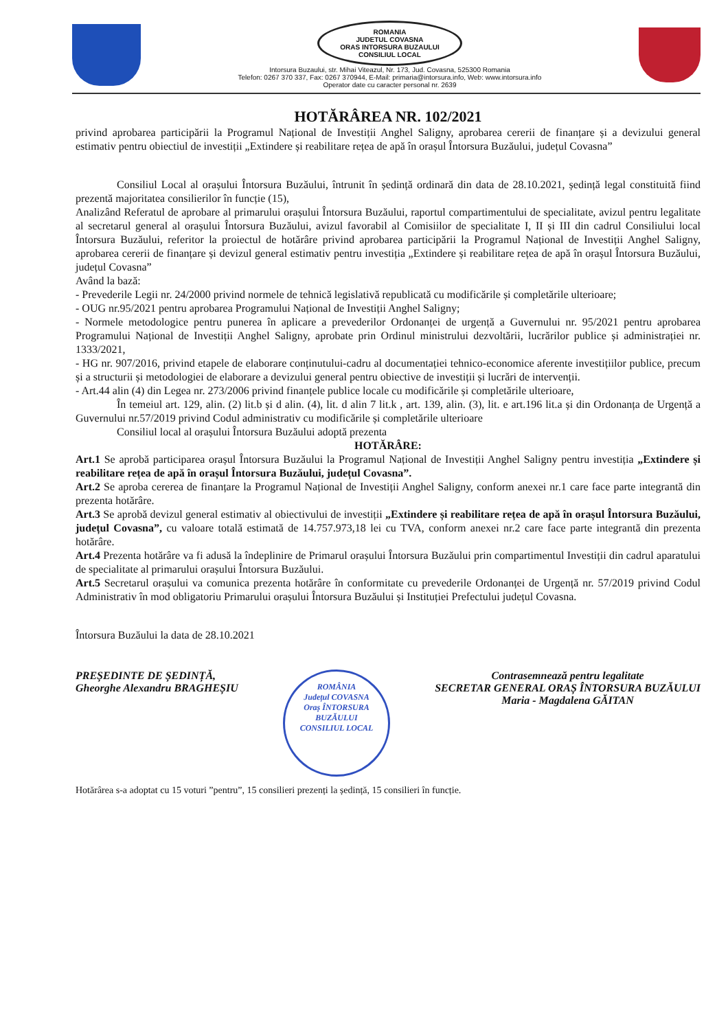ROMANIA
JUDETUL COVASNA
ORAS INTORSURA BUZAULUI
CONSILIUL LOCAL
Intorsura Buzaului, str. Mihai Viteazul, Nr. 173, Jud. Covasna, 525300 Romania
Telefon: 0267 370 337, Fax: 0267 370944, E-Mail: primaria@intorsura.info, Web: www.intorsura.info
Operator date cu caracter personal nr. 2639
HOTĂRÂREA NR. 102/2021
privind aprobarea participării la Programul Național de Investiții Anghel Saligny, aprobarea cererii de finanțare și a devizului general estimativ pentru obiectiul de investiții „Extindere și reabilitare rețea de apă în orașul Întorsura Buzăului, județul Covasna”
Consiliul Local al orașului Întorsura Buzăului, întrunit în ședință ordinară din data de 28.10.2021, ședință legal constituită fiind prezentă majoritatea consilierilor în funcție (15),
Analizând Referatul de aprobare al primarului orașului Întorsura Buzăului, raportul compartimentului de specialitate, avizul pentru legalitate al secretarul general al orașului Întorsura Buzăului, avizul favorabil al Comisiilor de specialitate I, II și III din cadrul Consiliului local Întorsura Buzăului, referitor la proiectul de hotărâre privind aprobarea participării la Programul Național de Investiții Anghel Saligny, aprobarea cererii de finanțare și devizul general estimativ pentru investiția „Extindere și reabilitare rețea de apă în orașul Întorsura Buzăului, județul Covasna”
Având la bază:
- Prevederile Legii nr. 24/2000 privind normele de tehnică legislativă republicată cu modificările și completările ulterioare;
- OUG nr.95/2021 pentru aprobarea Programului Național de Investiții Anghel Saligny;
- Normele metodologice pentru punerea în aplicare a prevederilor Ordonanței de urgență a Guvernului nr. 95/2021 pentru aprobarea Programului Național de Investiții Anghel Saligny, aprobate prin Ordinul ministrului dezvoltării, lucrărilor publice și administrației nr. 1333/2021,
- HG nr. 907/2016, privind etapele de elaborare conținutului-cadru al documentației tehnico-economice aferente investițiilor publice, precum și a structurii și metodologiei de elaborare a devizului general pentru obiective de investiții și lucrări de intervenții.
- Art.44 alin (4) din Legea nr. 273/2006 privind finanțele publice locale cu modificările și completările ulterioare,
În temeiul art. 129, alin. (2) lit.b și d alin. (4), lit. d alin 7 lit.k , art. 139, alin. (3), lit. e art.196 lit.a și din Ordonanța de Urgență a Guvernului nr.57/2019 privind Codul administrativ cu modificările și completările ulterioare
Consiliul local al orașului Întorsura Buzăului adoptă prezenta
HOTĂRÂRE:
Art.1 Se aprobă participarea orașul Întorsura Buzăului la Programul Național de Investiții Anghel Saligny pentru investiția „Extindere și reabilitare rețea de apă în orașul Întorsura Buzăului, județul Covasna”.
Art.2 Se aproba cererea de finanțare la Programul Național de Investiții Anghel Saligny, conform anexei nr.1 care face parte integrantă din prezenta hotărâre.
Art.3 Se aprobă devizul general estimativ al obiectivului de investiții „Extindere și reabilitare rețea de apă în orașul Întorsura Buzăului, județul Covasna”, cu valoare totală estimată de 14.757.973,18 lei cu TVA, conform anexei nr.2 care face parte integrantă din prezenta hotărâre.
Art.4 Prezenta hotărâre va fi adusă la îndeplinire de Primarul orașului Întorsura Buzăului prin compartimentul Investiții din cadrul aparatului de specialitate al primarului orașului Întorsura Buzăului.
Art.5 Secretarul orașului va comunica prezenta hotărâre în conformitate cu prevederile Ordonanței de Urgență nr. 57/2019 privind Codul Administrativ în mod obligatoriu Primarului orașului Întorsura Buzăului și Instituției Prefectului județul Covasna.
Întorsura Buzăului la data de 28.10.2021
PREȘEDINTE DE ȘEDINȚĂ,
Gheorghe Alexandru BRAGHEȘIU
ROMÂNIA
Județul COVASNA
Oraș ÎNTORSURA BUZĂULUI
CONSILIUL LOCAL
Contrasemnează pentru legalitate
SECRETAR GENERAL ORAȘ ÎNTORSURA BUZĂULUI
Maria - Magdalena GĂITAN
Hotărârea s-a adoptat cu 15 voturi ”pentru”, 15 consilieri prezenți la ședință, 15 consilieri în funcție.